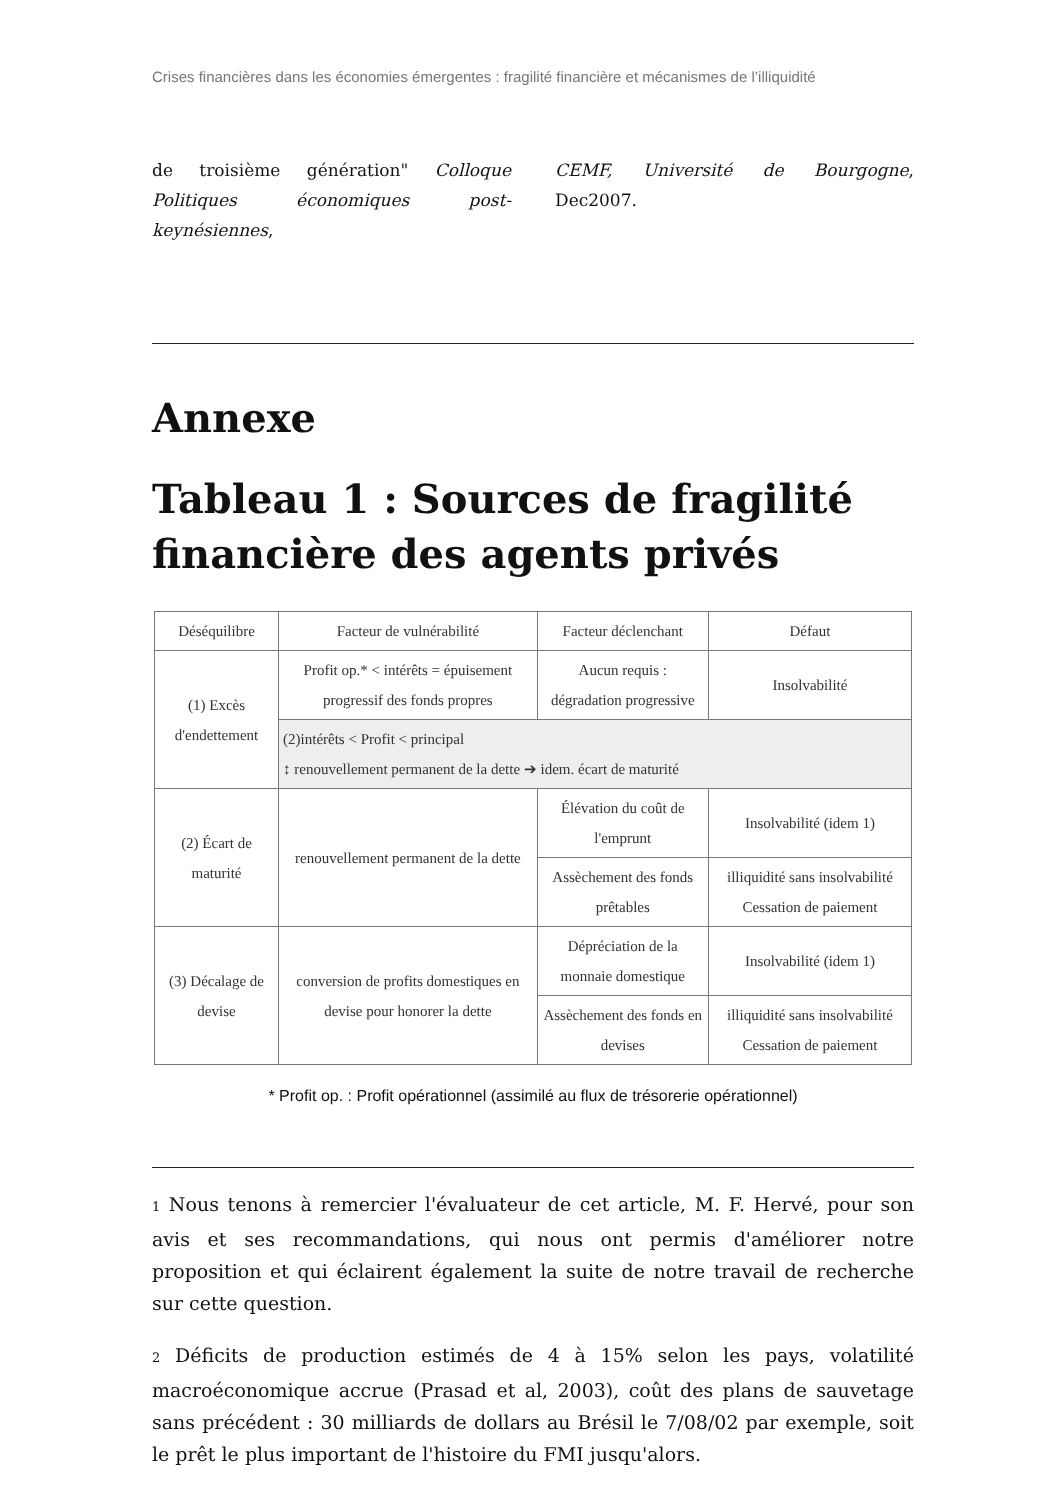Crises financières dans les économies émergentes : fragilité financière et mécanismes de l’illiquidité
de troisième génération" Colloque Politiques économiques post-keynésiennes,
CEMF, Université de Bourgogne, Dec2007.
Annexe
Tableau 1 : Sources de fragilité financière des agents privés
| Déséquilibre | Facteur de vulnérabilité | Facteur déclenchant | Défaut |
| --- | --- | --- | --- |
| (1) Excès d'endettement | Profit op.* < intérêts = épuisement progressif des fonds propres | Aucun requis : dégradation progressive | Insolvabilité |
| | (2)intérêts < Profit < principal ↕ renouvellement permanent de la dette ➔ idem. écart de maturité | | |
| (2) Écart de maturité | renouvellement permanent de la dette | Élévation du coût de l'emprunt | Insolvabilité (idem 1) |
| | | Assèchement des fonds prêtables | illiquidité sans insolvabilité Cessation de paiement |
| (3) Décalage de devise | conversion de profits domestiques en devise pour honorer la dette | Dépréciation de la monnaie domestique | Insolvabilité (idem 1) |
| | | Assèchement des fonds en devises | illiquidité sans insolvabilité Cessation de paiement |
* Profit op. : Profit opérationnel (assimilé au flux de trésorerie opérationnel)
1 Nous tenons à remercier l'évaluateur de cet article, M. F. Hervé, pour son avis et ses recommandations, qui nous ont permis d'améliorer notre proposition et qui éclairent également la suite de notre travail de recherche sur cette question.
2 Déficits de production estimés de 4 à 15% selon les pays, volatilité macroéconomique accrue (Prasad et al, 2003), coût des plans de sauvetage sans précédent : 30 milliards de dollars au Brésil le 7/08/02 par exemple, soit le prêt le plus important de l'histoire du FMI jusqu'alors.